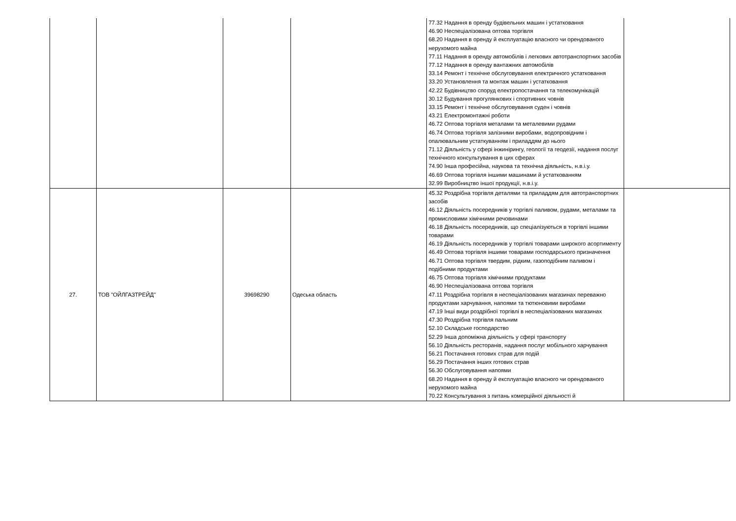| | | | | 77.32 Надання в оренду будівельних машин і устатковання 46.90 Неспеціалізована оптова торгівля 68.20 Надання в оренду й експлуатацію власного чи орендованого нерухомого майна 77.11 Надання в оренду автомобілів і легкових автотранспортних засобів 77.12 Надання в оренду вантажних автомобілів 33.14 Ремонт і технічне обслуговування електричного устатковання 33.20 Установлення та монтаж машин і устатковання 42.22 Будівництво споруд електропостачання та телекомунікацій 30.12 Будування прогулянкових і спортивних човнів 33.15 Ремонт і технічне обслуговування суден і човнів 43.21 Електромонтажні роботи 46.72 Оптова торгівля металами та металевими рудами 46.74 Оптова торгівля залізними виробами, водопровідним і опалювальним устаткуванням і приладдям до нього 71.12 Діяльність у сфері інжинірингу, геології та геодезії, надання послуг технічного консультування в цих сферах 74.90 Інша професійна, наукова та технічна діяльність, н.в.і.у. 46.69 Оптова торгівля іншими машинами й устаткованням 32.99 Виробництво іншої продукції, н.в.і.у. | |
| 27. | ТОВ "ОЙЛГАЗТРЕЙД" | 39698290 | Одеська область | 45.32 Роздрібна торгівля деталями та приладдям для автотранспортних засобів 46.12 Діяльність посередників у торгівлі паливом, рудами, металами та промисловими хімічними речовинами 46.18 Діяльність посередників, що спеціалізуються в торгівлі іншими товарами 46.19 Діяльність посередників у торгівлі товарами широкого асортименту 46.49 Оптова торгівля іншими товарами господарського призначення 46.71 Оптова торгівля твердим, рідким, газоподібним паливом і подібними продуктами 46.75 Оптова торгівля хімічними продуктами 46.90 Неспеціалізована оптова торгівля 47.11 Роздрібна торгівля в неспеціалізованих магазинах переважно продуктами харчування, напоями та тютюновими виробами 47.19 Інші види роздрібної торгівлі в неспеціалізованих магазинах 47.30 Роздрібна торгівля пальним 52.10 Складське господарство 52.29 Інша допоміжна діяльність у сфері транспорту 56.10 Діяльність ресторанів, надання послуг мобільного харчування 56.21 Постачання готових страв для подій 56.29 Постачання інших готових страв 56.30 Обслуговування напоями 68.20 Надання в оренду й експлуатацію власного чи орендованого нерухомого майна 70.22 Консультування з питань комерційної діяльності й | |